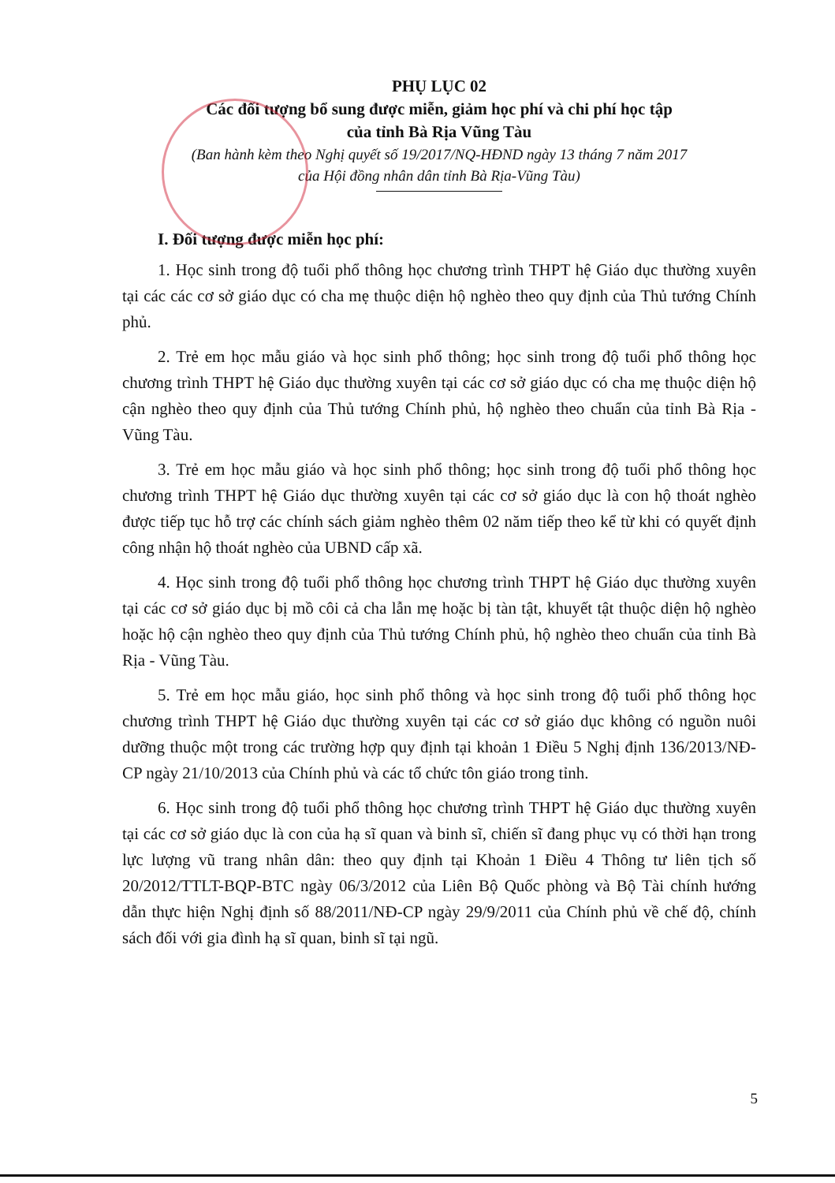PHỤ LỤC 02
Các đối tượng bổ sung được miễn, giảm học phí và chi phí học tập
của tỉnh Bà Rịa Vũng Tàu
(Ban hành kèm theo Nghị quyết số 19/2017/NQ-HĐND ngày 13 tháng 7 năm 2017
của Hội đồng nhân dân tỉnh Bà Rịa-Vũng Tàu)
I. Đối tượng được miễn học phí:
1. Học sinh trong độ tuổi phổ thông học chương trình THPT hệ Giáo dục thường xuyên tại các các cơ sở giáo dục có cha mẹ thuộc diện hộ nghèo theo quy định của Thủ tướng Chính phủ.
2. Trẻ em học mẫu giáo và học sinh phổ thông; học sinh trong độ tuổi phổ thông học chương trình THPT hệ Giáo dục thường xuyên tại các cơ sở giáo dục có cha mẹ thuộc diện hộ cận nghèo theo quy định của Thủ tướng Chính phủ, hộ nghèo theo chuẩn của tỉnh Bà Rịa - Vũng Tàu.
3. Trẻ em học mẫu giáo và học sinh phổ thông; học sinh trong độ tuổi phổ thông học chương trình THPT hệ Giáo dục thường xuyên tại các cơ sở giáo dục là con hộ thoát nghèo được tiếp tục hỗ trợ các chính sách giảm nghèo thêm 02 năm tiếp theo kể từ khi có quyết định công nhận hộ thoát nghèo của UBND cấp xã.
4. Học sinh trong độ tuổi phổ thông học chương trình THPT hệ Giáo dục thường xuyên tại các cơ sở giáo dục bị mồ côi cả cha lẫn mẹ hoặc bị tàn tật, khuyết tật thuộc diện hộ nghèo hoặc hộ cận nghèo theo quy định của Thủ tướng Chính phủ, hộ nghèo theo chuẩn của tỉnh Bà Rịa - Vũng Tàu.
5. Trẻ em học mẫu giáo, học sinh phổ thông và học sinh trong độ tuổi phổ thông học chương trình THPT hệ Giáo dục thường xuyên tại các cơ sở giáo dục không có nguồn nuôi dưỡng thuộc một trong các trường hợp quy định tại khoản 1 Điều 5 Nghị định 136/2013/NĐ-CP ngày 21/10/2013 của Chính phủ và các tổ chức tôn giáo trong tỉnh.
6. Học sinh trong độ tuổi phổ thông học chương trình THPT hệ Giáo dục thường xuyên tại các cơ sở giáo dục là con của hạ sĩ quan và binh sĩ, chiến sĩ đang phục vụ có thời hạn trong lực lượng vũ trang nhân dân: theo quy định tại Khoản 1 Điều 4 Thông tư liên tịch số 20/2012/TTLT-BQP-BTC ngày 06/3/2012 của Liên Bộ Quốc phòng và Bộ Tài chính hướng dẫn thực hiện Nghị định số 88/2011/NĐ-CP ngày 29/9/2011 của Chính phủ về chế độ, chính sách đối với gia đình hạ sĩ quan, binh sĩ tại ngũ.
5